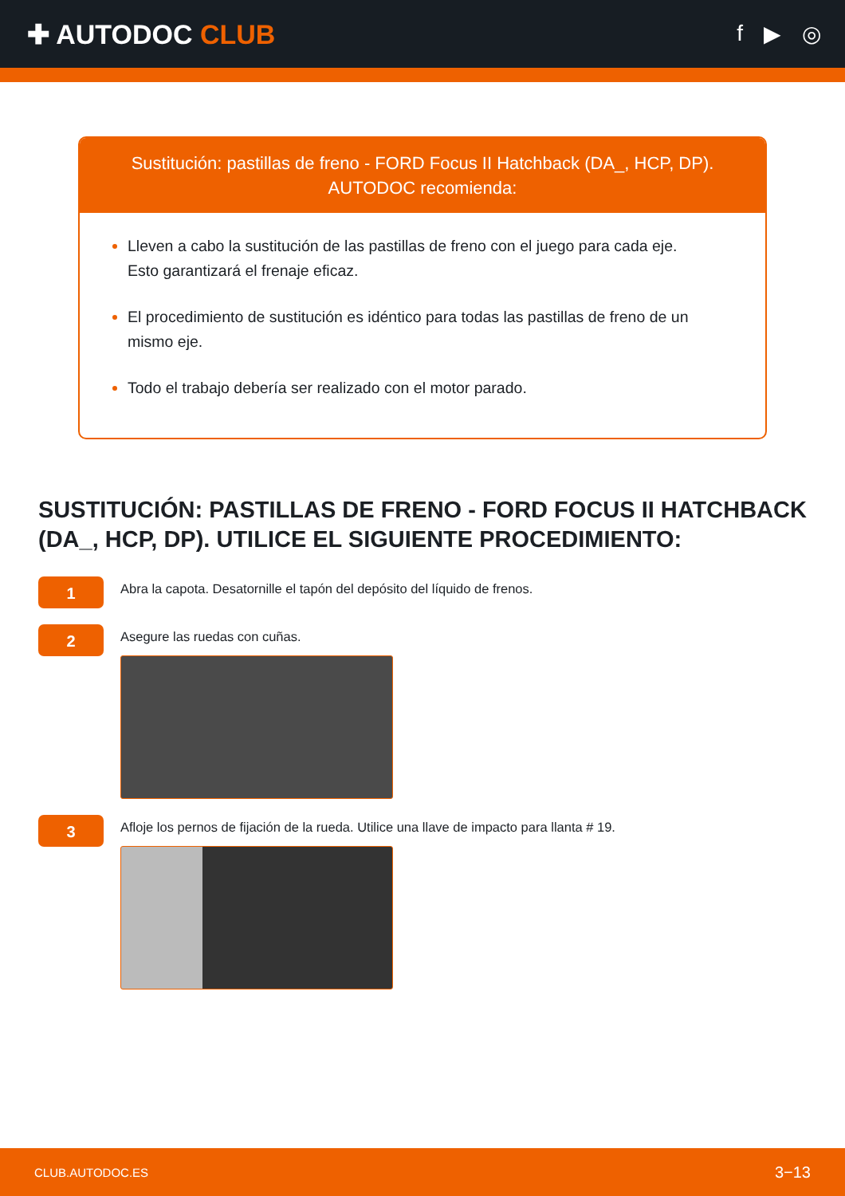✚ AUTODOC CLUB
f ▶ ◎
Sustitución: pastillas de freno - FORD Focus II Hatchback (DA_, HCP, DP).
AUTODOC recomienda:
Lleven a cabo la sustitución de las pastillas de freno con el juego para cada eje. Esto garantizará el frenaje eficaz.
El procedimiento de sustitución es idéntico para todas las pastillas de freno de un mismo eje.
Todo el trabajo debería ser realizado con el motor parado.
SUSTITUCIÓN: PASTILLAS DE FRENO - FORD FOCUS II HATCHBACK (DA_, HCP, DP). UTILICE EL SIGUIENTE PROCEDIMIENTO:
1
Abra la capota. Desatornille el tapón del depósito del líquido de frenos.
2
Asegure las ruedas con cuñas.
3
Afloje los pernos de fijación de la rueda. Utilice una llave de impacto para llanta # 19.
CLUB.AUTODOC.ES 3−13